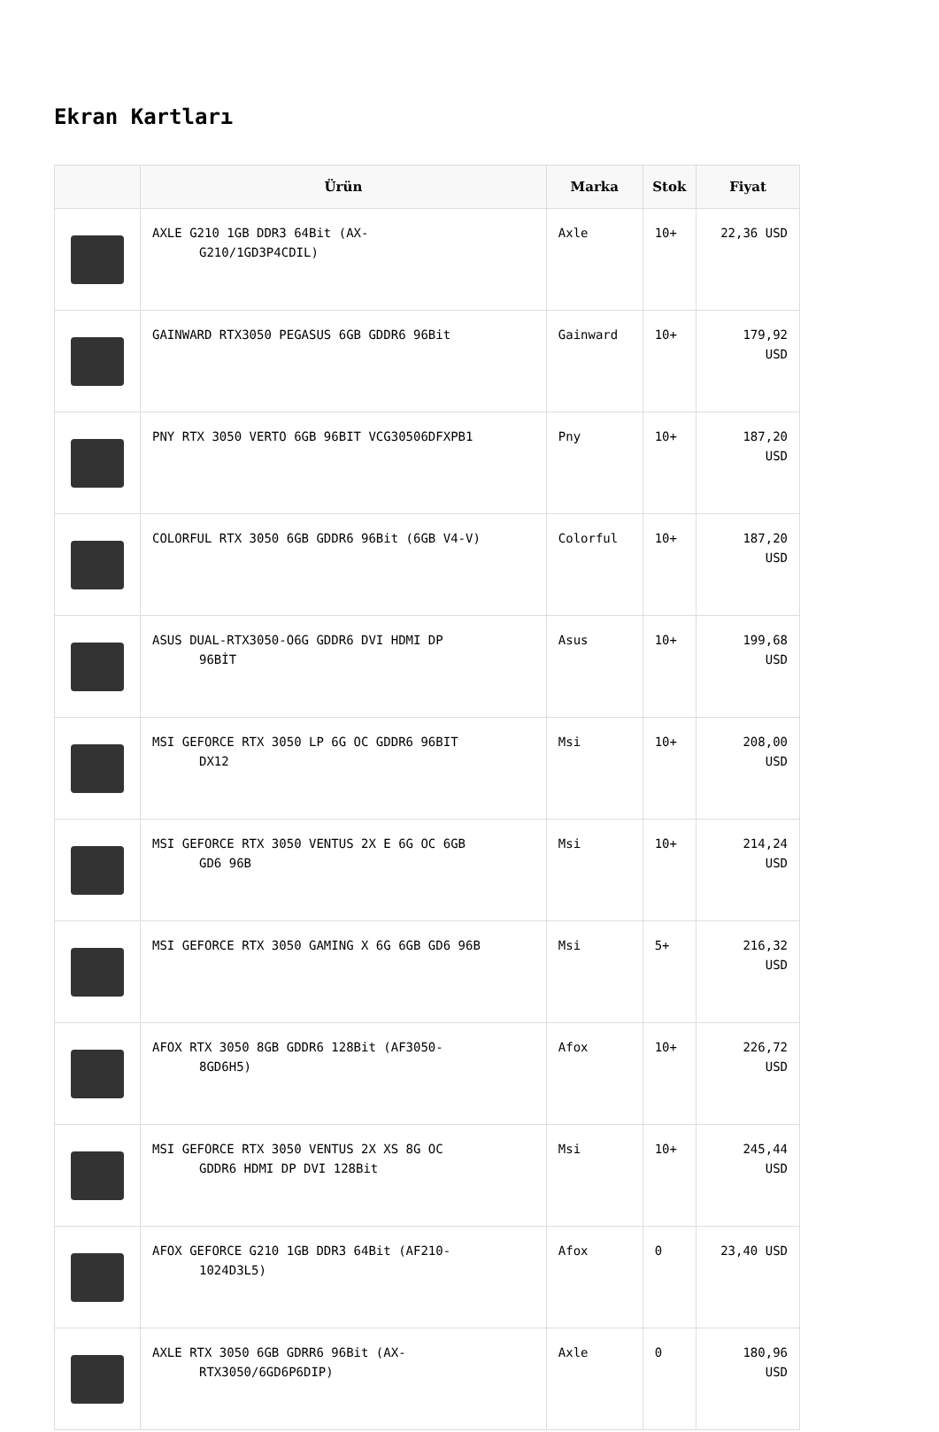Ekran Kartları
| | Ürün | Marka | Stok | Fiyat |
| --- | --- | --- | --- | --- |
| | AXLE G210 1GB DDR3 64Bit (AX- G210/1GD3P4CDIL) | Axle | 10+ | 22,36 USD |
| | GAINWARD RTX3050 PEGASUS 6GB GDDR6 96Bit | Gainward | 10+ | 179,92 USD |
| | PNY RTX 3050 VERTO 6GB 96BIT VCG30506DFXPB1 | Pny | 10+ | 187,20 USD |
| | COLORFUL RTX 3050 6GB GDDR6 96Bit (6GB V4-V) | Colorful | 10+ | 187,20 USD |
| | ASUS DUAL-RTX3050-O6G GDDR6 DVI HDMI DP 96BİT | Asus | 10+ | 199,68 USD |
| | MSI GEFORCE RTX 3050 LP 6G OC GDDR6 96BIT DX12 | Msi | 10+ | 208,00 USD |
| | MSI GEFORCE RTX 3050 VENTUS 2X E 6G OC 6GB GD6 96B | Msi | 10+ | 214,24 USD |
| | MSI GEFORCE RTX 3050 GAMING X 6G 6GB GD6 96B | Msi | 5+ | 216,32 USD |
| | AFOX RTX 3050 8GB GDDR6 128Bit (AF3050- 8GD6H5) | Afox | 10+ | 226,72 USD |
| | MSI GEFORCE RTX 3050 VENTUS 2X XS 8G OC GDDR6 HDMI DP DVI 128Bit | Msi | 10+ | 245,44 USD |
| | AFOX GEFORCE G210 1GB DDR3 64Bit (AF210- 1024D3L5) | Afox | 0 | 23,40 USD |
| | AXLE RTX 3050 6GB GDRR6 96Bit (AX- RTX3050/6GD6P6DIP) | Axle | 0 | 180,96 USD |